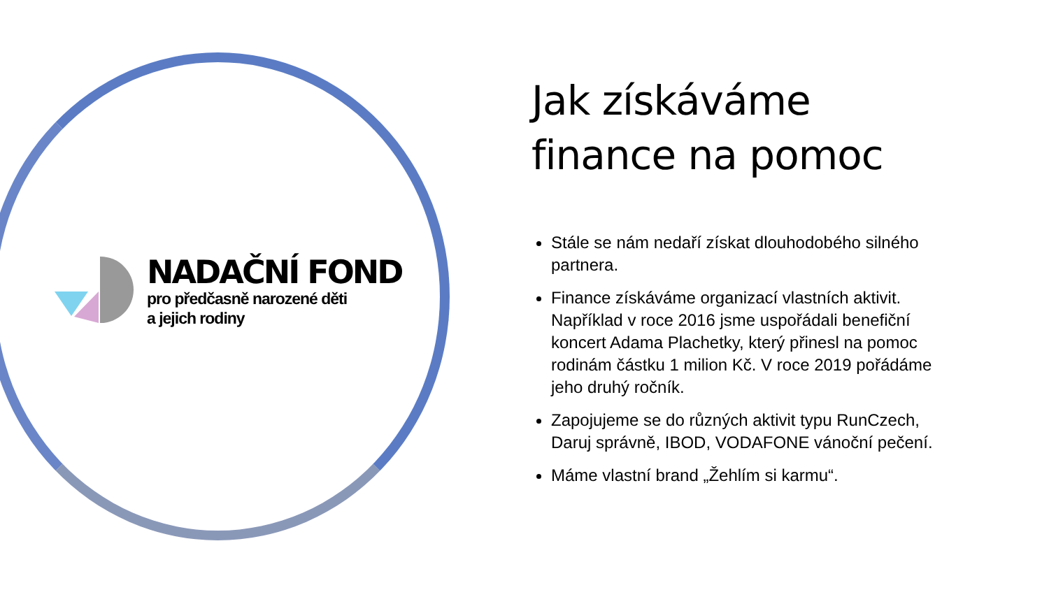NADAČNÍ FOND
pro předčasně narozené děti
a jejich rodiny
Jak získáváme finance na pomoc
Stále se nám nedaří získat dlouhodobého silného partnera.
Finance získáváme organizací vlastních aktivit. Například v roce 2016 jsme uspořádali benefiční koncert Adama Plachetky, který přinesl na pomoc rodinám částku 1 milion Kč. V roce 2019 pořádáme jeho druhý ročník.
Zapojujeme se do různých aktivit typu RunCzech, Daruj správně, IBOD, VODAFONE vánoční pečení.
Máme vlastní brand „Žehlím si karmu“.